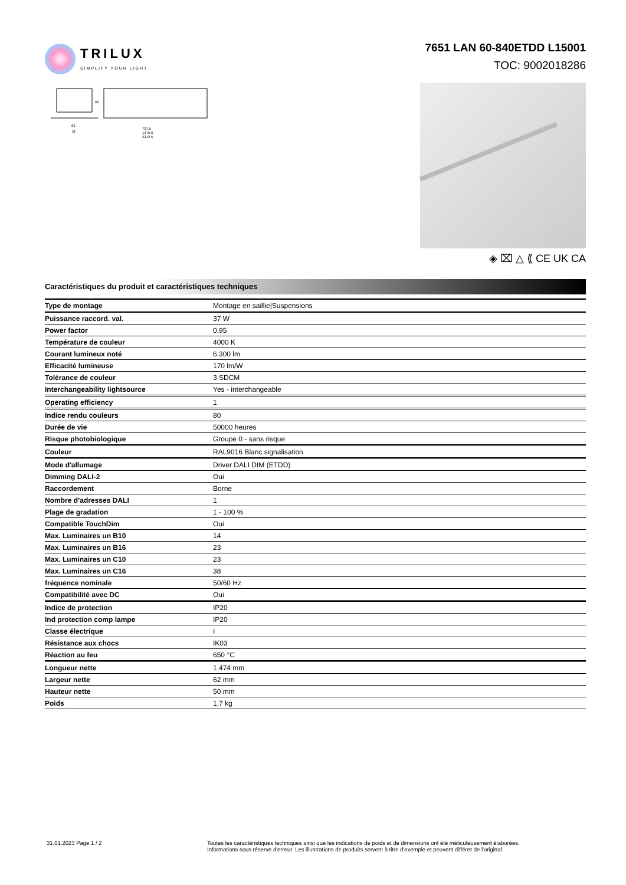TRILUX
SIMPLIFY YOUR LIGHT.
7651 LAN 60-840ETDD L15001
TOC: 9002018286
63
78
737,5
1475,0
2212,5
62
◈ ⌧ △ ⟪ CE UK CA
Caractéristiques du produit et caractéristiques techniques
| Type de montage | Montage en saillie/Suspensions |
| Puissance raccord. val. | 37 W |
| Power factor | 0,95 |
| Température de couleur | 4000 K |
| Courant lumineux noté | 6.300 lm |
| Efficacité lumineuse | 170 lm/W |
| Tolérance de couleur | 3 SDCM |
| Interchangeability lightsource | Yes - interchangeable |
| Operating efficiency | 1 |
| Indice rendu couleurs | 80 |
| Durée de vie | 50000 heures |
| Risque photobiologique | Groupe 0 - sans risque |
| Couleur | RAL9016 Blanc signalisation |
| Mode d'allumage | Driver DALI DIM (ETDD) |
| Dimming DALI-2 | Oui |
| Raccordement | Borne |
| Nombre d’adresses DALI | 1 |
| Plage de gradation | 1 - 100 % |
| Compatible TouchDim | Oui |
| Max. Luminaires un B10 | 14 |
| Max. Luminaires un B16 | 23 |
| Max. Luminaires un C10 | 23 |
| Max. Luminaires un C16 | 38 |
| fréquence nominale | 50/60 Hz |
| Compatibilité avec DC | Oui |
| Indice de protection | IP20 |
| Ind protection comp lampe | IP20 |
| Classe électrique | I |
| Résistance aux chocs | IK03 |
| Réaction au feu | 650 °C |
| Longueur nette | 1.474 mm |
| Largeur nette | 62 mm |
| Hauteur nette | 50 mm |
| Poids | 1,7 kg |
31.01.2023 Page 1 / 2 Toutes les caractéristiques techniques ainsi que les indications de poids et de dimensions ont été méticuleusement élaborées.
Informations sous réserve d'erreur. Les illustrations de produits servent à titre d'exemple et peuvent différer de l'original.